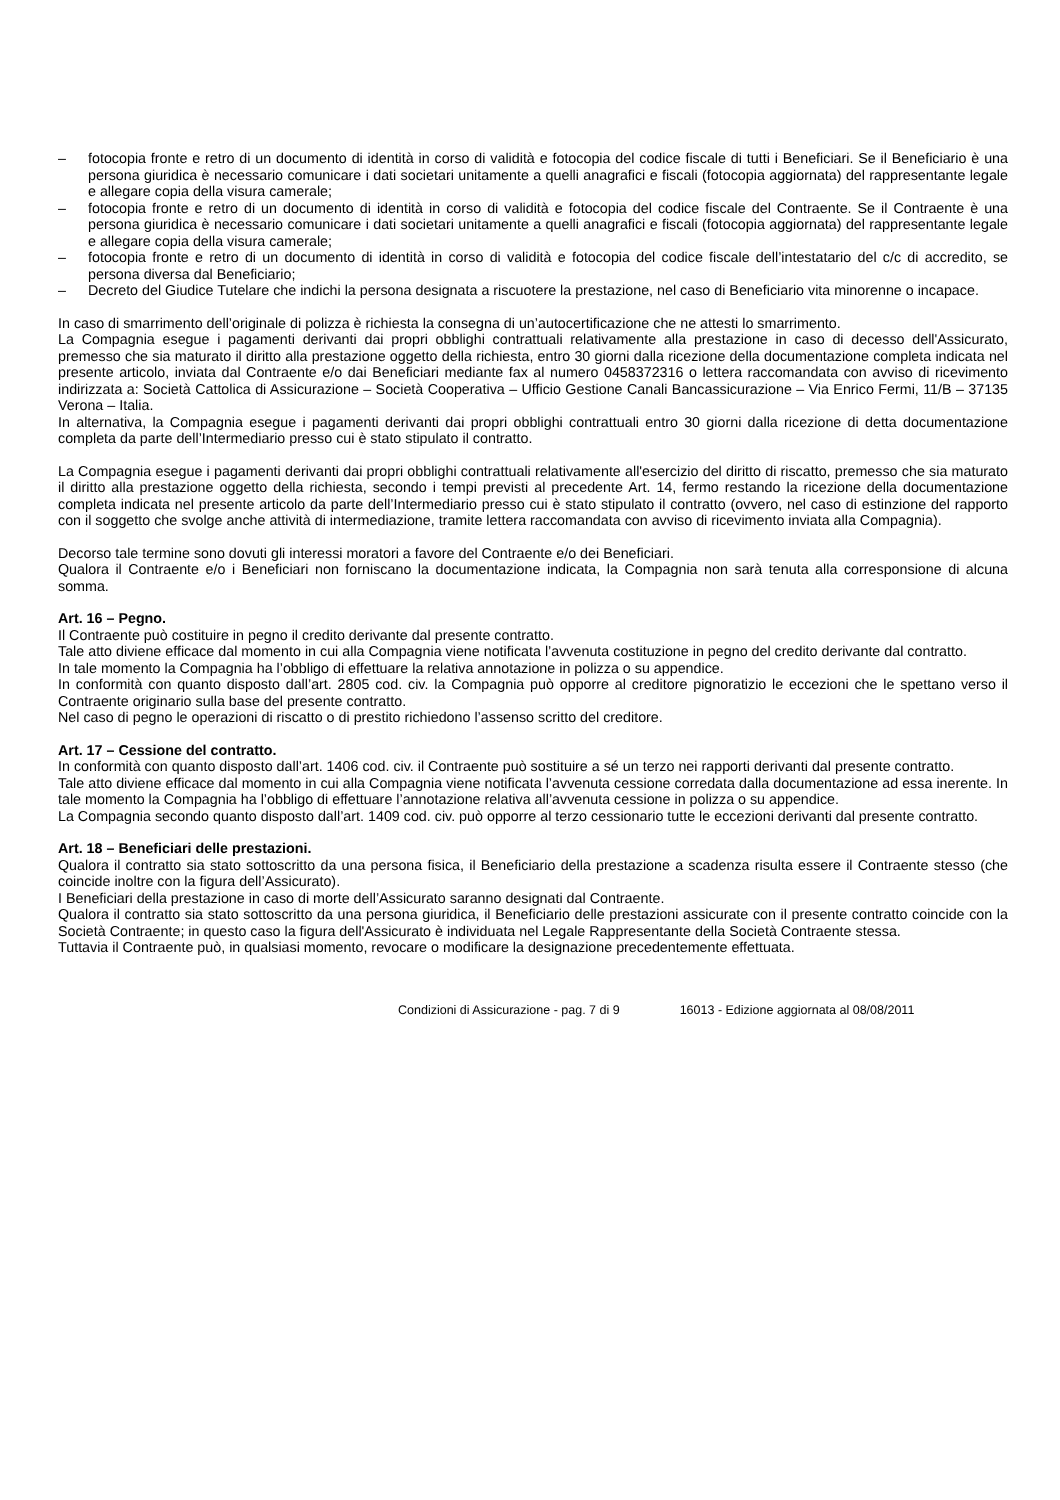– fotocopia fronte e retro di un documento di identità in corso di validità e fotocopia del codice fiscale di tutti i Beneficiari. Se il Beneficiario è una persona giuridica è necessario comunicare i dati societari unitamente a quelli anagrafici e fiscali (fotocopia aggiornata) del rappresentante legale e allegare copia della visura camerale;
– fotocopia fronte e retro di un documento di identità in corso di validità e fotocopia del codice fiscale del Contraente. Se il Contraente è una persona giuridica è necessario comunicare i dati societari unitamente a quelli anagrafici e fiscali (fotocopia aggiornata) del rappresentante legale e allegare copia della visura camerale;
– fotocopia fronte e retro di un documento di identità in corso di validità e fotocopia del codice fiscale dell’intestatario del c/c di accredito, se persona diversa dal Beneficiario;
– Decreto del Giudice Tutelare che indichi la persona designata a riscuotere la prestazione, nel caso di Beneficiario vita minorenne o incapace.
In caso di smarrimento dell’originale di polizza è richiesta la consegna di un’autocertificazione che ne attesti lo smarrimento.
La Compagnia esegue i pagamenti derivanti dai propri obblighi contrattuali relativamente alla prestazione in caso di decesso dell'Assicurato, premesso che sia maturato il diritto alla prestazione oggetto della richiesta, entro 30 giorni dalla ricezione della documentazione completa indicata nel presente articolo, inviata dal Contraente e/o dai Beneficiari mediante fax al numero 0458372316 o lettera raccomandata con avviso di ricevimento indirizzata a: Società Cattolica di Assicurazione – Società Cooperativa – Ufficio Gestione Canali Bancassicurazione – Via Enrico Fermi, 11/B – 37135 Verona – Italia.
In alternativa, la Compagnia esegue i pagamenti derivanti dai propri obblighi contrattuali entro 30 giorni dalla ricezione di detta documentazione completa da parte dell’Intermediario presso cui è stato stipulato il contratto.
La Compagnia esegue i pagamenti derivanti dai propri obblighi contrattuali relativamente all'esercizio del diritto di riscatto, premesso che sia maturato il diritto alla prestazione oggetto della richiesta, secondo i tempi previsti al precedente Art. 14, fermo restando la ricezione della documentazione completa indicata nel presente articolo da parte dell’Intermediario presso cui è stato stipulato il contratto (ovvero, nel caso di estinzione del rapporto con il soggetto che svolge anche attività di intermediazione, tramite lettera raccomandata con avviso di ricevimento inviata alla Compagnia).
Decorso tale termine sono dovuti gli interessi moratori a favore del Contraente e/o dei Beneficiari.
Qualora il Contraente e/o i Beneficiari non forniscano la documentazione indicata, la Compagnia non sarà tenuta alla corresponsione di alcuna somma.
Art. 16 – Pegno.
Il Contraente può costituire in pegno il credito derivante dal presente contratto.
Tale atto diviene efficace dal momento in cui alla Compagnia viene notificata l’avvenuta costituzione in pegno del credito derivante dal contratto.
In tale momento la Compagnia ha l’obbligo di effettuare la relativa annotazione in polizza o su appendice.
In conformità con quanto disposto dall’art. 2805 cod. civ. la Compagnia può opporre al creditore pignoratizio le eccezioni che le spettano verso il Contraente originario sulla base del presente contratto.
Nel caso di pegno le operazioni di riscatto o di prestito richiedono l’assenso scritto del creditore.
Art. 17 – Cessione del contratto.
In conformità con quanto disposto dall’art. 1406 cod. civ. il Contraente può sostituire a sé un terzo nei rapporti derivanti dal presente contratto.
Tale atto diviene efficace dal momento in cui alla Compagnia viene notificata l’avvenuta cessione corredata dalla documentazione ad essa inerente. In tale momento la Compagnia ha l’obbligo di effettuare l’annotazione relativa all’avvenuta cessione in polizza o su appendice.
La Compagnia secondo quanto disposto dall’art. 1409 cod. civ. può opporre al terzo cessionario tutte le eccezioni derivanti dal presente contratto.
Art. 18 – Beneficiari delle prestazioni.
Qualora il contratto sia stato sottoscritto da una persona fisica, il Beneficiario della prestazione a scadenza risulta essere il Contraente stesso (che coincide inoltre con la figura dell’Assicurato).
I Beneficiari della prestazione in caso di morte dell’Assicurato saranno designati dal Contraente.
Qualora il contratto sia stato sottoscritto da una persona giuridica, il Beneficiario delle prestazioni assicurate con il presente contratto coincide con la Società Contraente; in questo caso la figura dell'Assicurato è individuata nel Legale Rappresentante della Società Contraente stessa.
Tuttavia il Contraente può, in qualsiasi momento, revocare o modificare la designazione precedentemente effettuata.
Condizioni di Assicurazione - pag. 7 di 9 16013 - Edizione aggiornata al 08/08/2011